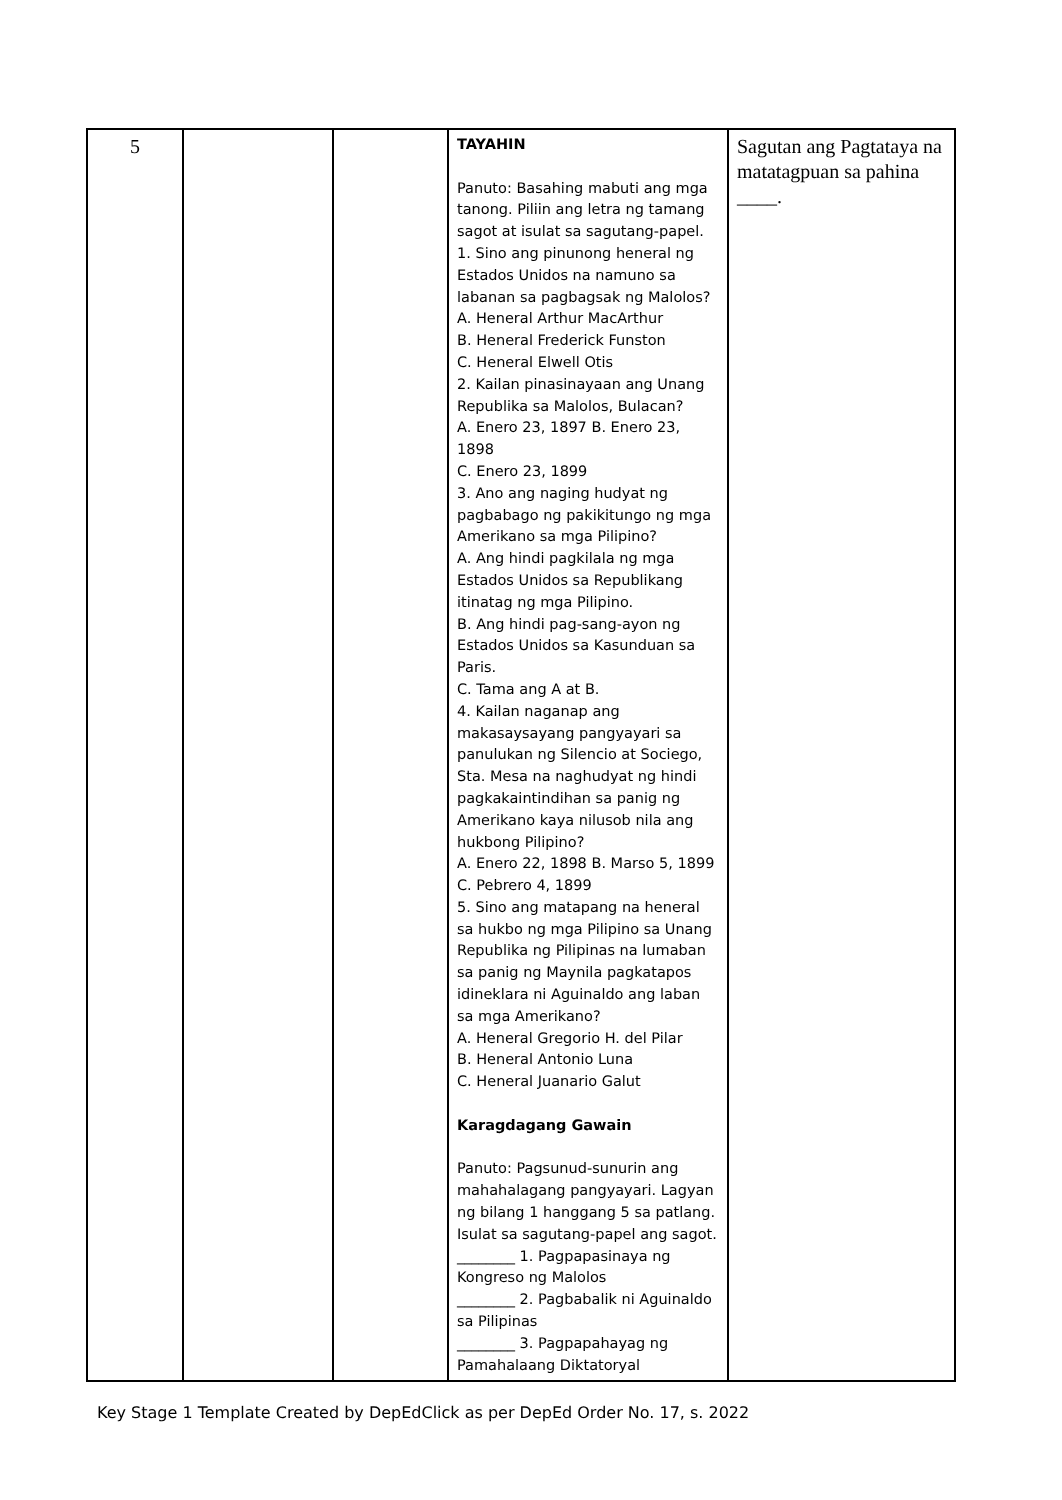| 5 | | | TAYAHIN Panuto: Basahing mabuti ang mga tanong. Piliin ang letra ng tamang sagot at isulat sa sagutang-papel. 1. Sino ang pinunong heneral ng Estados Unidos na namuno sa labanan sa pagbagsak ng Malolos? A. Heneral Arthur MacArthur B. Heneral Frederick Funston C. Heneral Elwell Otis 2. Kailan pinasinayaan ang Unang Republika sa Malolos, Bulacan? A. Enero 23, 1897 B. Enero 23, 1898 C. Enero 23, 1899 3. Ano ang naging hudyat ng pagbabago ng pakikitungo ng mga Amerikano sa mga Pilipino? A. Ang hindi pagkilala ng mga Estados Unidos sa Republikang itinatag ng mga Pilipino. B. Ang hindi pag-sang-ayon ng Estados Unidos sa Kasunduan sa Paris. C. Tama ang A at B. 4. Kailan naganap ang makasaysayang pangyayari sa panulukan ng Silencio at Sociego, Sta. Mesa na naghudyat ng hindi pagkakaintindihan sa panig ng Amerikano kaya nilusob nila ang hukbong Pilipino? A. Enero 22, 1898 B. Marso 5, 1899 C. Pebrero 4, 1899 5. Sino ang matapang na heneral sa hukbo ng mga Pilipino sa Unang Republika ng Pilipinas na lumaban sa panig ng Maynila pagkatapos idineklara ni Aguinaldo ang laban sa mga Amerikano? A. Heneral Gregorio H. del Pilar B. Heneral Antonio Luna C. Heneral Juanario Galut Karagdagang Gawain Panuto: Pagsunud-sunurin ang mahahalagang pangyayari. Lagyan ng bilang 1 hanggang 5 sa patlang. Isulat sa sagutang-papel ang sagot. ________ 1. Pagpapasinaya ng Kongreso ng Malolos ________ 2. Pagbabalik ni Aguinaldo sa Pilipinas ________ 3. Pagpapahayag ng Pamahalaang Diktatoryal | Sagutan ang Pagtataya na matatagpuan sa pahina ____. |
Key Stage 1 Template Created by DepEdClick as per DepEd Order No. 17, s. 2022